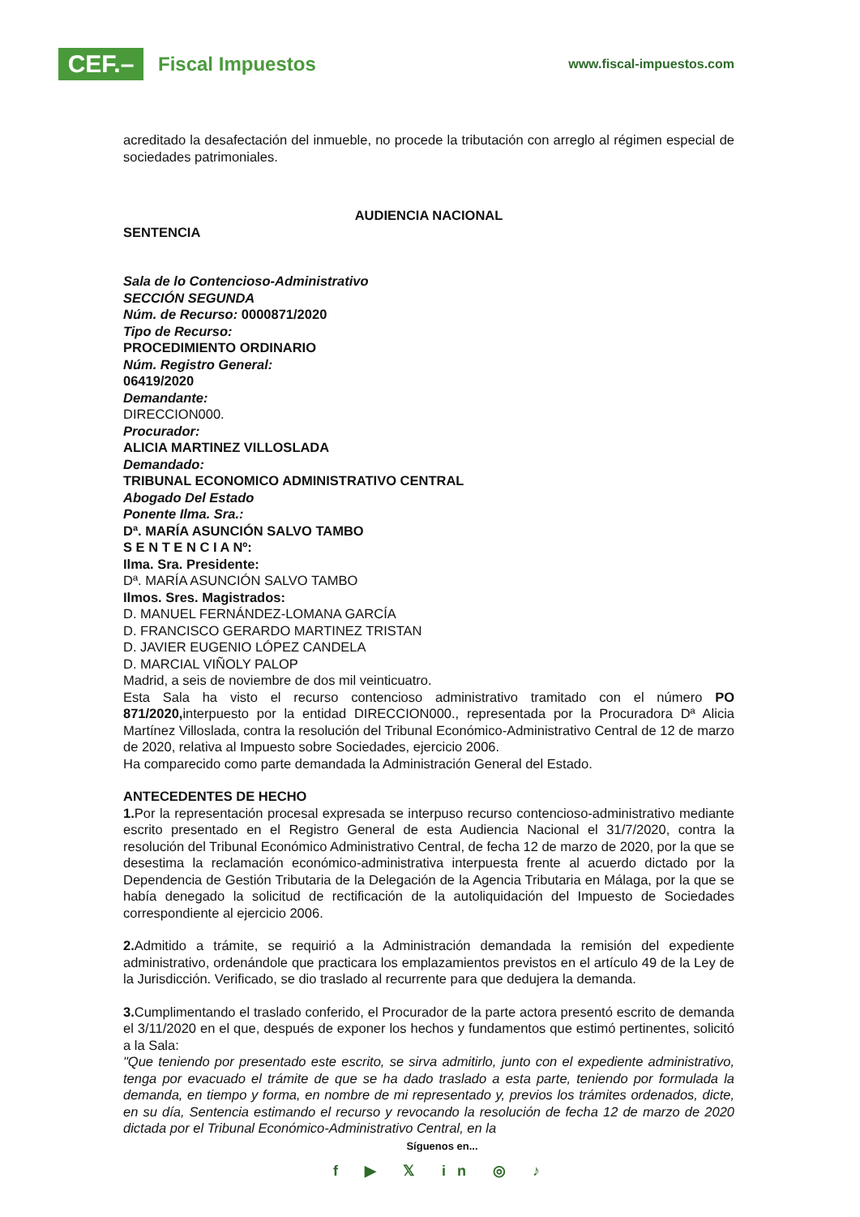CEF.–
Fiscal Impuestos
www.fiscal-impuestos.com
acreditado la desafectación del inmueble, no procede la tributación con arreglo al régimen especial de sociedades patrimoniales.
AUDIENCIA NACIONAL
SENTENCIA
Sala de lo Contencioso-Administrativo
SECCIÓN SEGUNDA
Núm. de Recurso: 0000871/2020
Tipo de Recurso:
PROCEDIMIENTO ORDINARIO
Núm. Registro General:
06419/2020
Demandante:
DIRECCION000.
Procurador:
ALICIA MARTINEZ VILLOSLADA
Demandado:
TRIBUNAL ECONOMICO ADMINISTRATIVO CENTRAL
Abogado Del Estado
Ponente Ilma. Sra.:
Dª. MARÍA ASUNCIÓN SALVO TAMBO
S E N T E N C I A Nº:
Ilma. Sra. Presidente:
Dª. MARÍA ASUNCIÓN SALVO TAMBO
Ilmos. Sres. Magistrados:
D. MANUEL FERNÁNDEZ-LOMANA GARCÍA
D. FRANCISCO GERARDO MARTINEZ TRISTAN
D. JAVIER EUGENIO LÓPEZ CANDELA
D. MARCIAL VIÑOLY PALOP
Madrid, a seis de noviembre de dos mil veinticuatro.
Esta Sala ha visto el recurso contencioso administrativo tramitado con el número PO 871/2020, interpuesto por la entidad DIRECCION000., representada por la Procuradora Dª Alicia Martínez Villoslada, contra la resolución del Tribunal Económico-Administrativo Central de 12 de marzo de 2020, relativa al Impuesto sobre Sociedades, ejercicio 2006.
Ha comparecido como parte demandada la Administración General del Estado.
ANTECEDENTES DE HECHO
1. Por la representación procesal expresada se interpuso recurso contencioso-administrativo mediante escrito presentado en el Registro General de esta Audiencia Nacional el 31/7/2020, contra la resolución del Tribunal Económico Administrativo Central, de fecha 12 de marzo de 2020, por la que se desestima la reclamación económico-administrativa interpuesta frente al acuerdo dictado por la Dependencia de Gestión Tributaria de la Delegación de la Agencia Tributaria en Málaga, por la que se había denegado la solicitud de rectificación de la autoliquidación del Impuesto de Sociedades correspondiente al ejercicio 2006.
2. Admitido a trámite, se requirió a la Administración demandada la remisión del expediente administrativo, ordenándole que practicara los emplazamientos previstos en el artículo 49 de la Ley de la Jurisdicción. Verificado, se dio traslado al recurrente para que dedujera la demanda.
3. Cumplimentando el traslado conferido, el Procurador de la parte actora presentó escrito de demanda el 3/11/2020 en el que, después de exponer los hechos y fundamentos que estimó pertinentes, solicitó a la Sala:
"Que teniendo por presentado este escrito, se sirva admitirlo, junto con el expediente administrativo, tenga por evacuado el trámite de que se ha dado traslado a esta parte, teniendo por formulada la demanda, en tiempo y forma, en nombre de mi representado y, previos los trámites ordenados, dicte, en su día, Sentencia estimando el recurso y revocando la resolución de fecha 12 de marzo de 2020 dictada por el Tribunal Económico-Administrativo Central, en la
Síguenos en...
f ▶ 𝕏 in ◎ ♪